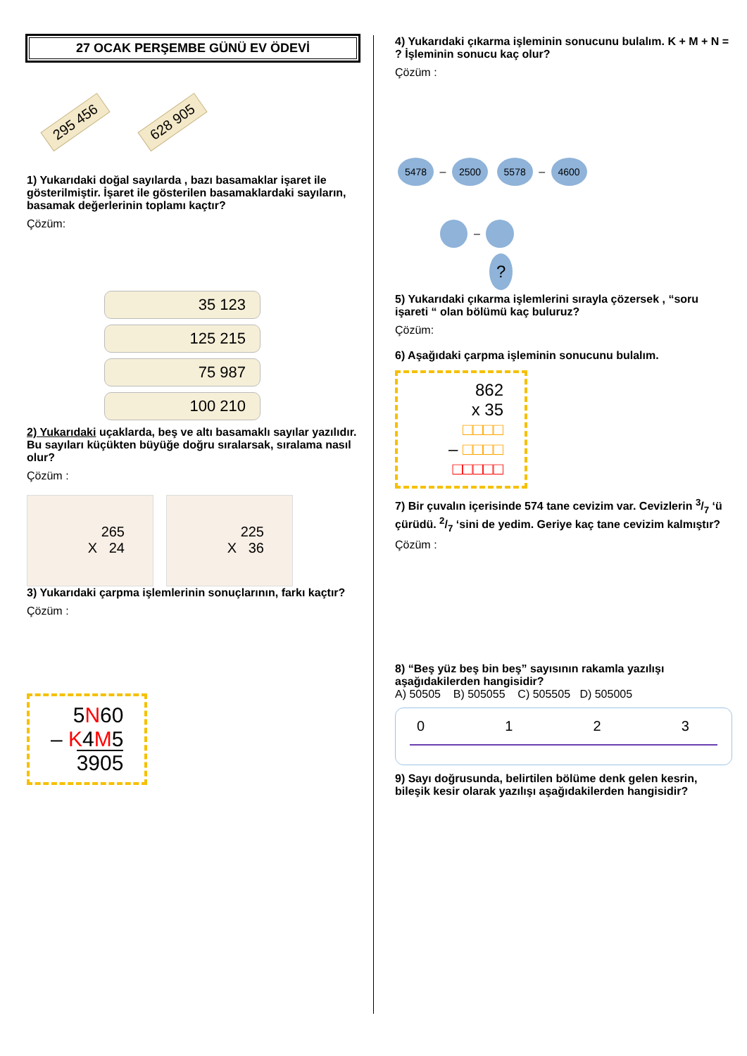27 OCAK PERŞEMBE GÜNÜ EV ÖDEVİ
295 456 628 905
1) Yukarıdaki doğal sayılarda , bazı basamaklar işaret ile gösterilmiştir. İşaret ile gösterilen basamaklardaki sayıların, basamak değerlerinin toplamı kaçtır?
Çözüm:
35 123
125 215
75 987
100 210
2) Yukarıdaki uçaklarda, beş ve altı basamaklı sayılar yazılıdır. Bu sayıları küçükten büyüğe doğru sıralarsak, sıralama nasıl olur?
Çözüm :
265
X 24
225
X 36
3) Yukarıdaki çarpma işlemlerinin sonuçlarının, farkı kaçtır?
Çözüm :
5N60
– K4M5
3905
4) Yukarıdaki çıkarma işleminin sonucunu bulalım. K + M + N = ? İşleminin sonucu kaç olur?
Çözüm :
5478 – 2500 5578 – 4600
–
?
5) Yukarıdaki çıkarma işlemlerini sırayla çözersek , “soru işareti “ olan bölümü kaç buluruz?
Çözüm:
6) Aşağıdaki çarpma işleminin sonucunu bulalım.
862
x 35
□□□□
– □□□□
□□□□□
7) Bir çuvalın içerisinde 574 tane cevizim var. Cevizlerin 3/7 ‘ü çürüdü. 2/7 ‘sini de yedim. Geriye kaç tane cevizim kalmıştır?
Çözüm :
8) “Beş yüz beş bin beş” sayısının rakamla yazılışı aşağıdakilerden hangisidir?
A) 50505 B) 505055 C) 505505 D) 505005
0123
9) Sayı doğrusunda, belirtilen bölüme denk gelen kesrin, bileşik kesir olarak yazılışı aşağıdakilerden hangisidir?